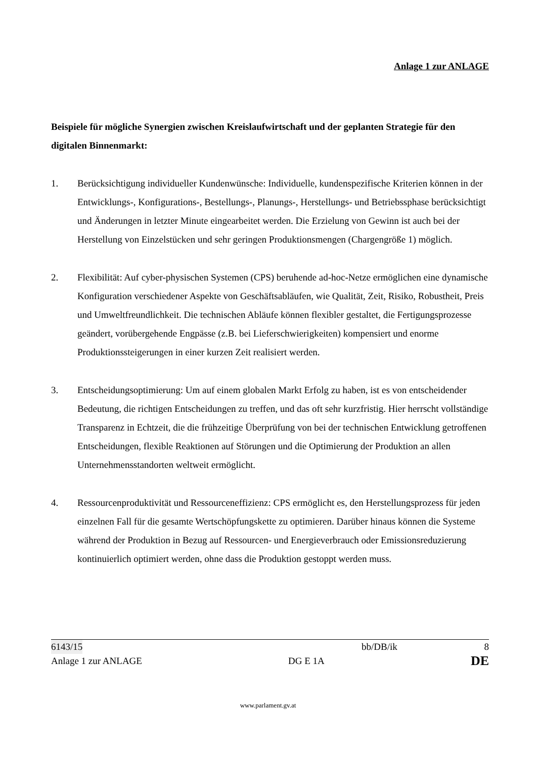Anlage 1 zur ANLAGE
Beispiele für mögliche Synergien zwischen Kreislaufwirtschaft und der geplanten Strategie für den digitalen Binnenmarkt:
1. Berücksichtigung individueller Kundenwünsche: Individuelle, kundenspezifische Kriterien können in der Entwicklungs-, Konfigurations-, Bestellungs-, Planungs-, Herstellungs- und Betriebssphase berücksichtigt und Änderungen in letzter Minute eingearbeitet werden. Die Erzielung von Gewinn ist auch bei der Herstellung von Einzelstücken und sehr geringen Produktionsmengen (Chargengröße 1) möglich.
2. Flexibilität: Auf cyber-physischen Systemen (CPS) beruhende ad-hoc-Netze ermöglichen eine dynamische Konfiguration verschiedener Aspekte von Geschäftsabläufen, wie Qualität, Zeit, Risiko, Robustheit, Preis und Umweltfreundlichkeit. Die technischen Abläufe können flexibler gestaltet, die Fertigungsprozesse geändert, vorübergehende Engpässe (z.B. bei Lieferschwierigkeiten) kompensiert und enorme Produktionssteigerungen in einer kurzen Zeit realisiert werden.
3. Entscheidungsoptimierung: Um auf einem globalen Markt Erfolg zu haben, ist es von entscheidender Bedeutung, die richtigen Entscheidungen zu treffen, und das oft sehr kurzfristig. Hier herrscht vollständige Transparenz in Echtzeit, die die frühzeitige Überprüfung von bei der technischen Entwicklung getroffenen Entscheidungen, flexible Reaktionen auf Störungen und die Optimierung der Produktion an allen Unternehmensstandorten weltweit ermöglicht.
4. Ressourcenproduktivität und Ressourceneffizienz: CPS ermöglicht es, den Herstellungsprozess für jeden einzelnen Fall für die gesamte Wertschöpfungskette zu optimieren. Darüber hinaus können die Systeme während der Produktion in Bezug auf Ressourcen- und Energieverbrauch oder Emissionsreduzierung kontinuierlich optimiert werden, ohne dass die Produktion gestoppt werden muss.
6143/15 bb/DB/ik 8
Anlage 1 zur ANLAGE DG E 1A DE
www.parlament.gv.at